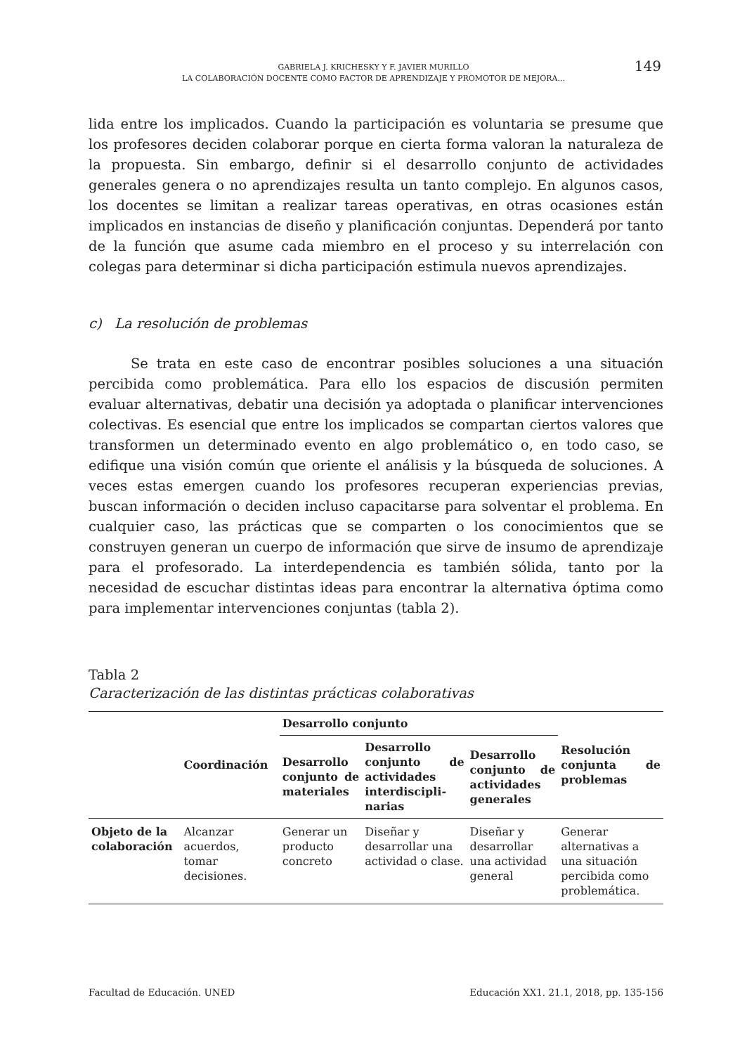GABRIELA J. KRICHESKY Y F. JAVIER MURILLO
LA COLABORACIÓN DOCENTE COMO FACTOR DE APRENDIZAJE Y PROMOTOR DE MEJORA...
149
lida entre los implicados. Cuando la participación es voluntaria se presume que los profesores deciden colaborar porque en cierta forma valoran la naturaleza de la propuesta. Sin embargo, definir si el desarrollo conjunto de actividades generales genera o no aprendizajes resulta un tanto complejo. En algunos casos, los docentes se limitan a realizar tareas operativas, en otras ocasiones están implicados en instancias de diseño y planificación conjuntas. Dependerá por tanto de la función que asume cada miembro en el proceso y su interrelación con colegas para determinar si dicha participación estimula nuevos aprendizajes.
c) La resolución de problemas
Se trata en este caso de encontrar posibles soluciones a una situación percibida como problemática. Para ello los espacios de discusión permiten evaluar alternativas, debatir una decisión ya adoptada o planificar intervenciones colectivas. Es esencial que entre los implicados se compartan ciertos valores que transformen un determinado evento en algo problemático o, en todo caso, se edifique una visión común que oriente el análisis y la búsqueda de soluciones. A veces estas emergen cuando los profesores recuperan experiencias previas, buscan información o deciden incluso capacitarse para solventar el problema. En cualquier caso, las prácticas que se comparten o los conocimientos que se construyen generan un cuerpo de información que sirve de insumo de aprendizaje para el profesorado. La interdependencia es también sólida, tanto por la necesidad de escuchar distintas ideas para encontrar la alternativa óptima como para implementar intervenciones conjuntas (tabla 2).
Tabla 2
Caracterización de las distintas prácticas colaborativas
| | Coordinación | Desarrollo conjunto | | | Resolución conjunta de problemas |
| --- | --- | --- | --- | --- | --- |
| | | Desarrollo conjunto de materiales | Desarrollo conjunto de actividades interdiscipli-narias | Desarrollo conjunto de actividades generales | |
| Objeto de la colaboración | Alcanzar acuerdos, tomar decisiones. | Generar un producto concreto | Diseñar y desarrollar una actividad o clase. | Diseñar y desarrollar una actividad general | Generar alternativas a una situación percibida como problemática. |
Facultad de Educación. UNED Educación XX1. 21.1, 2018, pp. 135-156